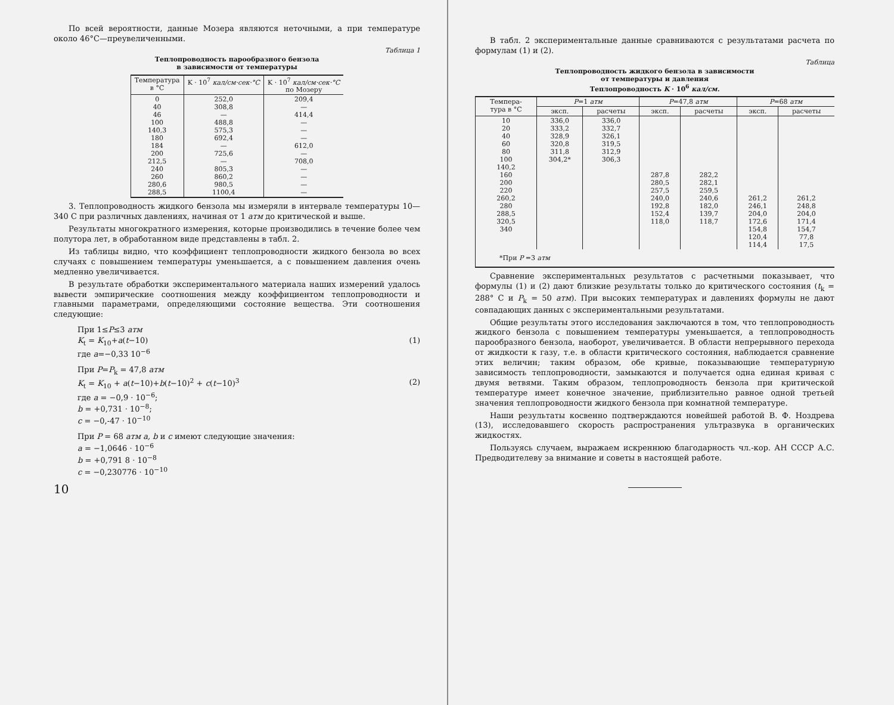По всей вероятности, данные Мозера являются неточными, а при температуре около 46°С—преувеличенными.
Таблица 1
Теплопроводность парообразного бензола
в зависимости от температуры
| Температура в °С | K · 10<sup>7</sup> кал/см·сек·°С | K · 10<sup>7</sup> кал/см·сек·°С по Мозеру |
| --- | --- | --- |
| 0 40 46 100 140,3 180 184 200 212,5 240 260 280,6 288,5 | 252,0 308,8 — 488,8 575,3 692,4 — 725,6 — 805,3 860,2 980,5 1100,4 | 209,4 — 414,4 — — — 612,0 — 708,0 — — — — |
3. Теплопроводность жидкого бензола мы измеряли в интервале температуры 10—340 С при различных давлениях, начиная от 1 атм до критической и выше.
Результаты многократного измерения, которые производились в течение более чем полутора лет, в обработанном виде представлены в табл. 2.
Из таблицы видно, что коэффициент теплопроводности жидкого бензола во всех случаях с повышением температуры уменьшается, а с повышением давления очень медленно увеличивается.
В результате обработки экспериментального материала наших измерений удалось вывести эмпирические соотношения между коэффициентом теплопроводности и главными параметрами, определяющими состояние вещества. Эти соотношения следующие:
При 1≤P≤3 атм
K<sub>t</sub> = K<sub>10</sub>+a(t−10) (1)
где a=−0,33 10<sup>−6</sup>
При P=P<sub>k</sub> = 47,8 атм
K<sub>t</sub> = K<sub>10</sub> + a(t−10)+b(t−10)<sup>2</sup> + c(t−10)<sup>3</sup> (2)
где a = −0,9 · 10<sup>−6</sup>;
b = +0,731 · 10<sup>−8</sup>;
c = −0,-47 · 10<sup>−10</sup>
При P = 68 атм a, b и c имеют следующие значения:
a = −1,0646 · 10<sup>−6</sup>
b = +0,791 8 · 10<sup>−8</sup>
c = −0,230776 · 10<sup>−10</sup>
10
В табл. 2 экспериментальные данные сравниваются с результатами расчета по формулам (1) и (2).
Таблица
Теплопроводность жидкого бензола в зависимости
от температуры и давления
Теплопроводность K · 10<sup>6</sup> кал/см.
| Темпера- тура в °С | P =1 атм | | P =47,8 атм | | P =68 атм | |
| --- | --- | --- | --- | --- | --- | --- |
| | эксп. | расчеты | эксп. | расчеты | эксп. | расчеты |
| 10 20 40 60 80 100 140,2 160 200 220 260,2 280 288,5 320,5 340 | 336,0 333,2 328,9 320,8 311,8 304,2* | 336,0 332,7 326,1 319,5 312,9 306,3 | 287,8 280,5 257,5 240,0 192,8 152,4 118,0 | 282,2 282,1 259,5 240,6 182,0 139,7 118,7 | 261,2 246,1 204,0 172,6 154,8 120,4 114,4 | 261,2 248,8 204,0 171,4 154,7 77,8 17,5 |
| *При P =3 атм | | | | | | |
Сравнение экспериментальных результатов с расчетными показывает, что формулы (1) и (2) дают близкие результаты только до критического состояния (t<sub>k</sub> = 288° С и P<sub>k</sub> = 50 атм). При высоких температурах и давлениях формулы не дают совпадающих данных с экспериментальными результатами.
Общие результаты этого исследования заключаются в том, что теплопроводность жидкого бензола с повышением температуры уменьшается, а теплопроводность парообразного бензола, наоборот, увеличивается. В области непрерывного перехода от жидкости к газу, т.е. в области критического состояния, наблюдается сравнение этих величин; таким образом, обе кривые, показывающие температурную зависимость теплопроводности, замыкаются и получается одна единая кривая с двумя ветвями. Таким образом, теплопроводность бензола при критической температуре имеет конечное значение, приблизительно равное одной третьей значения теплопроводности жидкого бензола при комнатной температуре.
Наши результаты косвенно подтверждаются новейшей работой В. Ф. Ноздрева (13), исследовавшего скорость распространения ультразвука в органических жидкостях.
Пользуясь случаем, выражаем искреннюю благодарность чл.-кор. АН СССР А.С. Предводителеву за внимание и советы в настоящей работе.